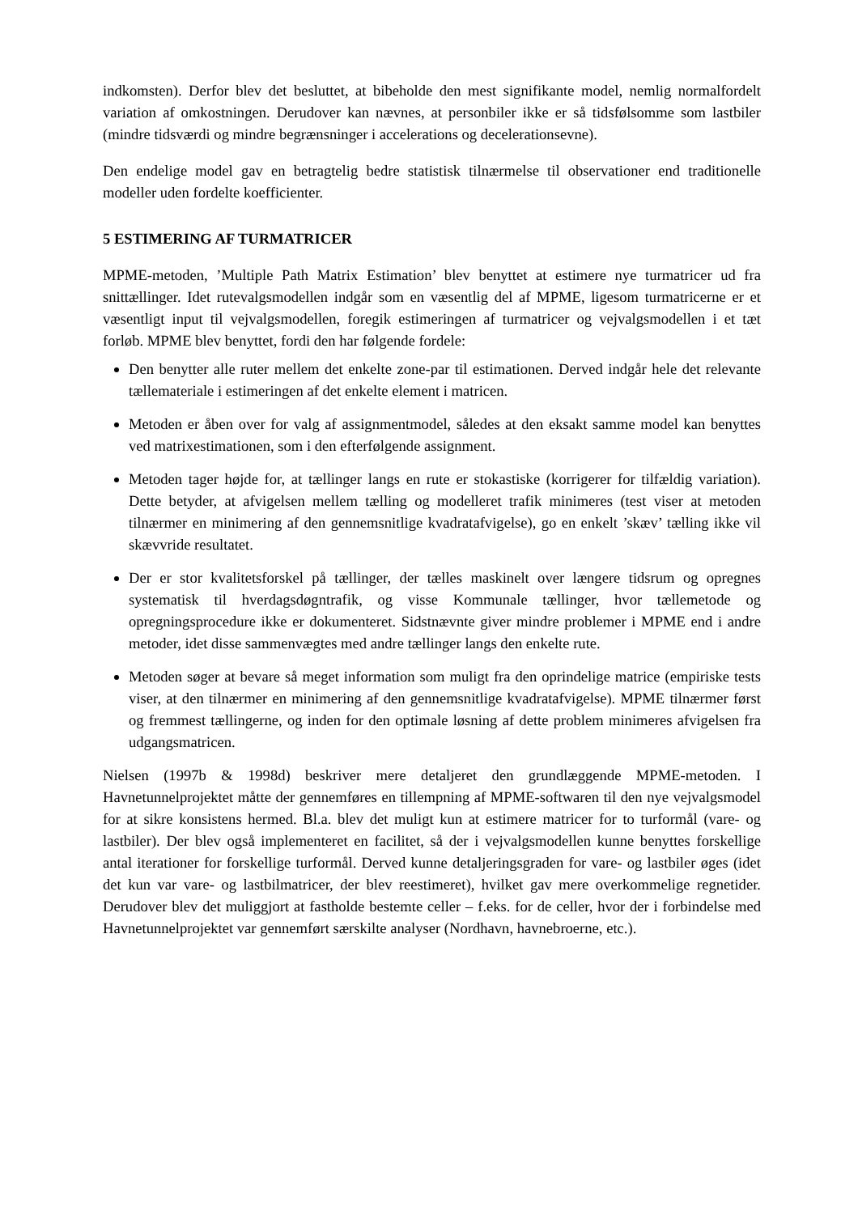indkomsten). Derfor blev det besluttet, at bibeholde den mest signifikante model, nemlig normalfordelt variation af omkostningen. Derudover kan nævnes, at personbiler ikke er så tidsfølsomme som lastbiler (mindre tidsværdi og mindre begrænsninger i accelerations og decelerationsevne).
Den endelige model gav en betragtelig bedre statistisk tilnærmelse til observationer end traditionelle modeller uden fordelte koefficienter.
5 ESTIMERING AF TURMATRICER
MPME-metoden, ’Multiple Path Matrix Estimation’ blev benyttet at estimere nye turmatricer ud fra snittællinger. Idet rutevalgsmodellen indgår som en væsentlig del af MPME, ligesom turmatricerne er et væsentligt input til vejvalgsmodellen, foregik estimeringen af turmatricer og vejvalgsmodellen i et tæt forløb. MPME blev benyttet, fordi den har følgende fordele:
Den benytter alle ruter mellem det enkelte zone-par til estimationen. Derved indgår hele det relevante tællemateriale i estimeringen af det enkelte element i matricen.
Metoden er åben over for valg af assignmentmodel, således at den eksakt samme model kan benyttes ved matrixestimationen, som i den efterfølgende assignment.
Metoden tager højde for, at tællinger langs en rute er stokastiske (korrigerer for tilfældig variation). Dette betyder, at afvigelsen mellem tælling og modelleret trafik minimeres (test viser at metoden tilnærmer en minimering af den gennemsnitlige kvadratafvigelse), go en enkelt ’skæv’ tælling ikke vil skævvride resultatet.
Der er stor kvalitetsforskel på tællinger, der tælles maskinelt over længere tidsrum og opregnes systematisk til hverdagsdøgntrafik, og visse Kommunale tællinger, hvor tællemetode og opregningsprocedure ikke er dokumenteret. Sidstnævnte giver mindre problemer i MPME end i andre metoder, idet disse sammenvægtes med andre tællinger langs den enkelte rute.
Metoden søger at bevare så meget information som muligt fra den oprindelige matrice (empiriske tests viser, at den tilnærmer en minimering af den gennemsnitlige kvadratafvigelse). MPME tilnærmer først og fremmest tællingerne, og inden for den optimale løsning af dette problem minimeres afvigelsen fra udgangsmatricen.
Nielsen (1997b & 1998d) beskriver mere detaljeret den grundlæggende MPME-metoden. I Havnetunnelprojektet måtte der gennemføres en tillempning af MPME-softwaren til den nye vejvalgsmodel for at sikre konsistens hermed. Bl.a. blev det muligt kun at estimere matricer for to turformål (vare- og lastbiler). Der blev også implementeret en facilitet, så der i vejvalgsmodellen kunne benyttes forskellige antal iterationer for forskellige turformål. Derved kunne detaljeringsgraden for vare- og lastbiler øges (idet det kun var vare- og lastbilmatricer, der blev reestimeret), hvilket gav mere overkommelige regnetider. Derudover blev det muliggjort at fastholde bestemte celler – f.eks. for de celler, hvor der i forbindelse med Havnetunnelprojektet var gennemført særskilte analyser (Nordhavn, havnebroerne, etc.).